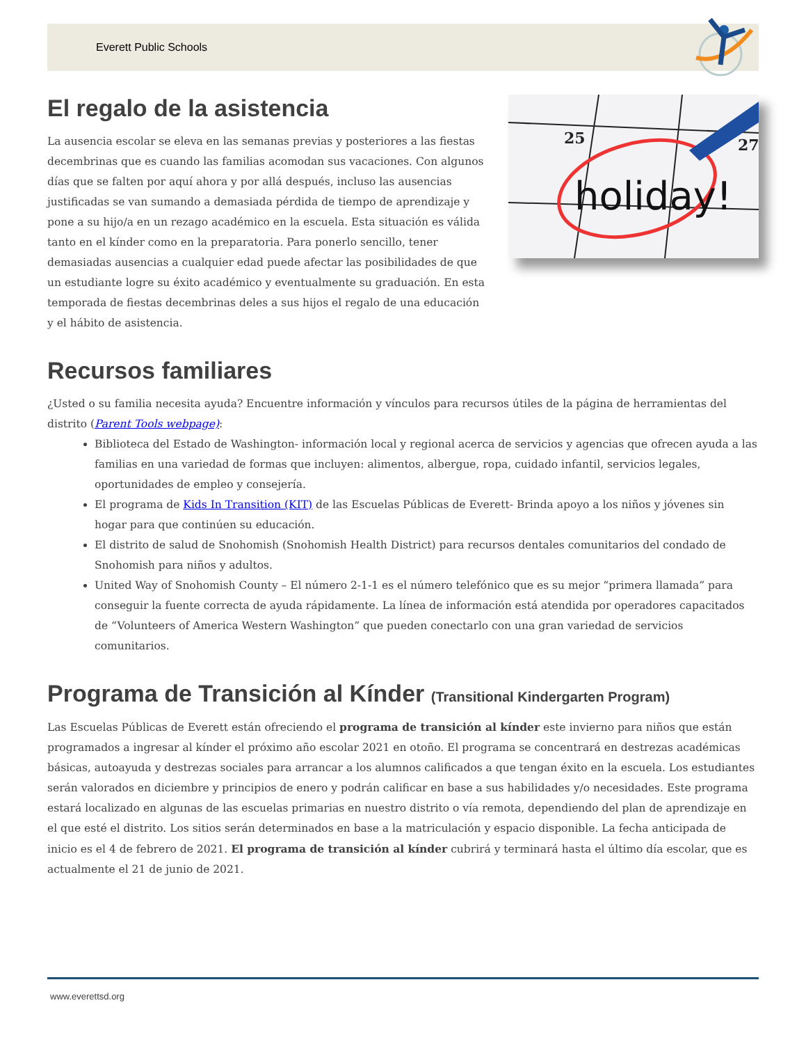Everett Public Schools
El regalo de la asistencia
La ausencia escolar se eleva en las semanas previas y posteriores a las fiestas decembrinas que es cuando las familias acomodan sus vacaciones. Con algunos días que se falten por aquí ahora y por allá después, incluso las ausencias justificadas se van sumando a demasiada pérdida de tiempo de aprendizaje y pone a su hijo/a en un rezago académico en la escuela. Esta situación es válida tanto en el kínder como en la preparatoria. Para ponerlo sencillo, tener demasiadas ausencias a cualquier edad puede afectar las posibilidades de que un estudiante logre su éxito académico y eventualmente su graduación. En esta temporada de fiestas decembrinas deles a sus hijos el regalo de una educación y el hábito de asistencia.
25
27
holiday!
Recursos familiares
¿Usted o su familia necesita ayuda? Encuentre información y vínculos para recursos útiles de la página de herramientas del distrito (Parent Tools webpage):
Biblioteca del Estado de Washington- información local y regional acerca de servicios y agencias que ofrecen ayuda a las familias en una variedad de formas que incluyen: alimentos, albergue, ropa, cuidado infantil, servicios legales, oportunidades de empleo y consejería.
El programa de Kids In Transition (KIT) de las Escuelas Públicas de Everett- Brinda apoyo a los niños y jóvenes sin hogar para que continúen su educación.
El distrito de salud de Snohomish (Snohomish Health District) para recursos dentales comunitarios del condado de Snohomish para niños y adultos.
United Way of Snohomish County – El número 2-1-1 es el número telefónico que es su mejor “primera llamada” para conseguir la fuente correcta de ayuda rápidamente. La línea de información está atendida por operadores capacitados de “Volunteers of America Western Washington” que pueden conectarlo con una gran variedad de servicios comunitarios.
Programa de Transición al Kínder (Transitional Kindergarten Program)
Las Escuelas Públicas de Everett están ofreciendo el programa de transición al kínder este invierno para niños que están programados a ingresar al kínder el próximo año escolar 2021 en otoño. El programa se concentrará en destrezas académicas básicas, autoayuda y destrezas sociales para arrancar a los alumnos calificados a que tengan éxito en la escuela. Los estudiantes serán valorados en diciembre y principios de enero y podrán calificar en base a sus habilidades y/o necesidades. Este programa estará localizado en algunas de las escuelas primarias en nuestro distrito o vía remota, dependiendo del plan de aprendizaje en el que esté el distrito. Los sitios serán determinados en base a la matriculación y espacio disponible. La fecha anticipada de inicio es el 4 de febrero de 2021. El programa de transición al kínder cubrirá y terminará hasta el último día escolar, que es actualmente el 21 de junio de 2021.
www.everettsd.org